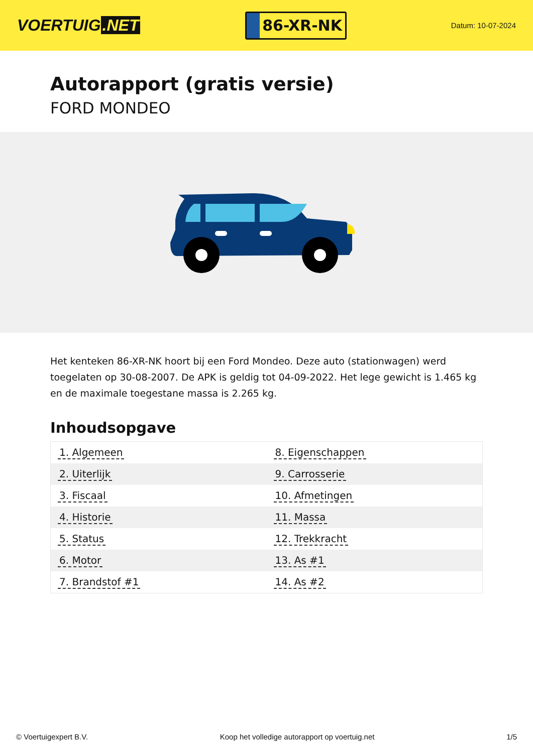VOERTUIG.NET
86-XR-NK
Datum: 10-07-2024
Autorapport (gratis versie)
FORD MONDEO
Het kenteken 86-XR-NK hoort bij een Ford Mondeo. Deze auto (stationwagen) werd toegelaten op 30-08-2007. De APK is geldig tot 04-09-2022. Het lege gewicht is 1.465 kg en de maximale toegestane massa is 2.265 kg.
Inhoudsopgave
| 1. Algemeen | 8. Eigenschappen |
| 2. Uiterlijk | 9. Carrosserie |
| 3. Fiscaal | 10. Afmetingen |
| 4. Historie | 11. Massa |
| 5. Status | 12. Trekkracht |
| 6. Motor | 13. As #1 |
| 7. Brandstof #1 | 14. As #2 |
© Voertuigexpert B.V. Koop het volledige autorapport op voertuig.net 1/5